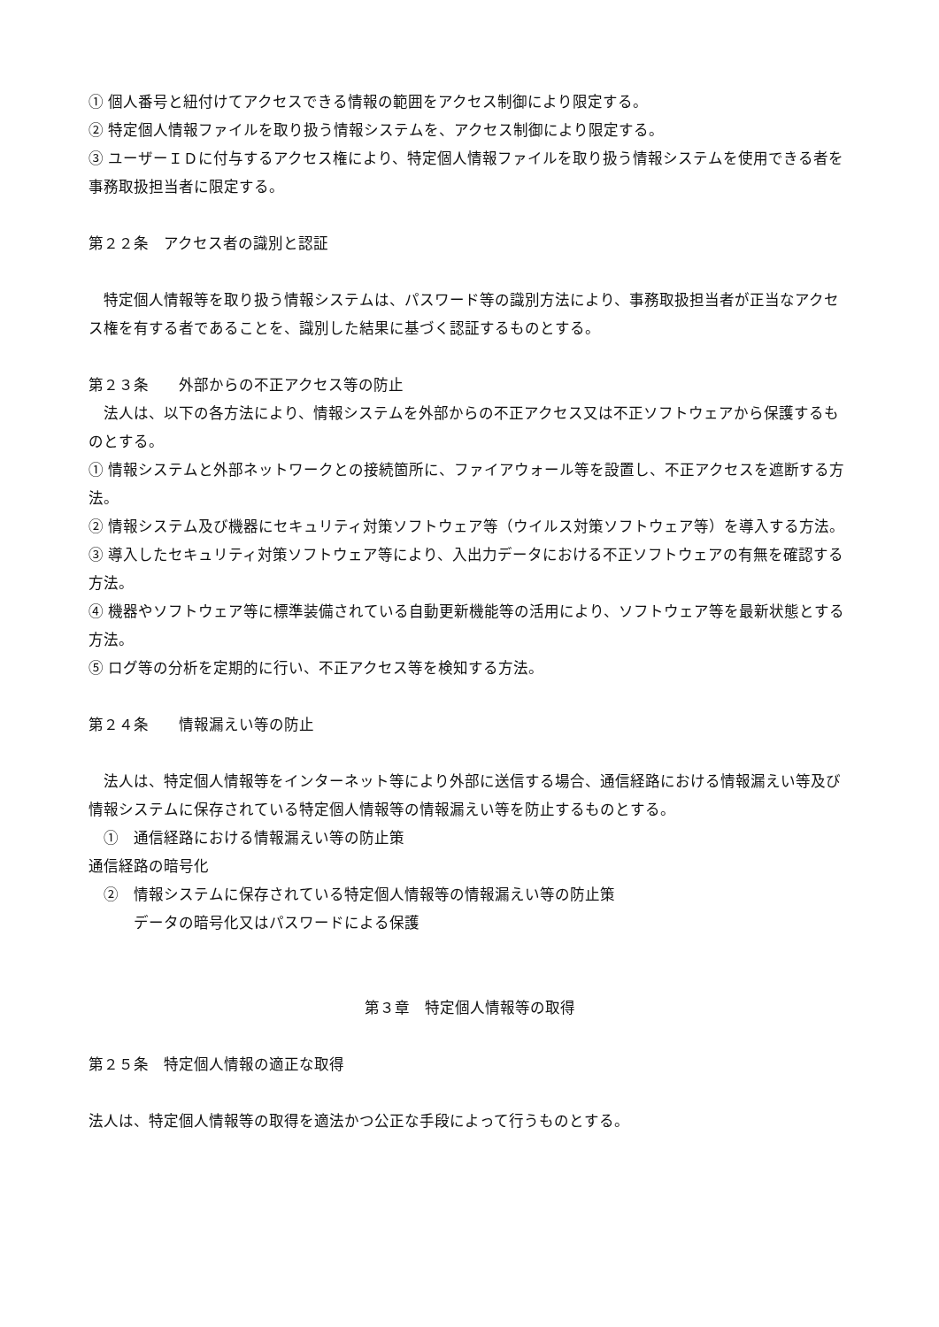① 個人番号と紐付けてアクセスできる情報の範囲をアクセス制御により限定する。
② 特定個人情報ファイルを取り扱う情報システムを、アクセス制御により限定する。
③ ユーザーＩＤに付与するアクセス権により、特定個人情報ファイルを取り扱う情報システムを使用できる者を事務取扱担当者に限定する。
第２２条　アクセス者の識別と認証
　特定個人情報等を取り扱う情報システムは、パスワード等の識別方法により、事務取扱担当者が正当なアクセス権を有する者であることを、識別した結果に基づく認証するものとする。
第２３条　　外部からの不正アクセス等の防止
　法人は、以下の各方法により、情報システムを外部からの不正アクセス又は不正ソフトウェアから保護するものとする。
① 情報システムと外部ネットワークとの接続箇所に、ファイアウォール等を設置し、不正アクセスを遮断する方法。
② 情報システム及び機器にセキュリティ対策ソフトウェア等（ウイルス対策ソフトウェア等）を導入する方法。
③ 導入したセキュリティ対策ソフトウェア等により、入出力データにおける不正ソフトウェアの有無を確認する方法。
④ 機器やソフトウェア等に標準装備されている自動更新機能等の活用により、ソフトウェア等を最新状態とする方法。
⑤ ログ等の分析を定期的に行い、不正アクセス等を検知する方法。
第２４条　　情報漏えい等の防止
　法人は、特定個人情報等をインターネット等により外部に送信する場合、通信経路における情報漏えい等及び情報システムに保存されている特定個人情報等の情報漏えい等を防止するものとする。
　①　通信経路における情報漏えい等の防止策
通信経路の暗号化
　②　情報システムに保存されている特定個人情報等の情報漏えい等の防止策
　　　データの暗号化又はパスワードによる保護
第３章　特定個人情報等の取得
第２５条　特定個人情報の適正な取得
法人は、特定個人情報等の取得を適法かつ公正な手段によって行うものとする。